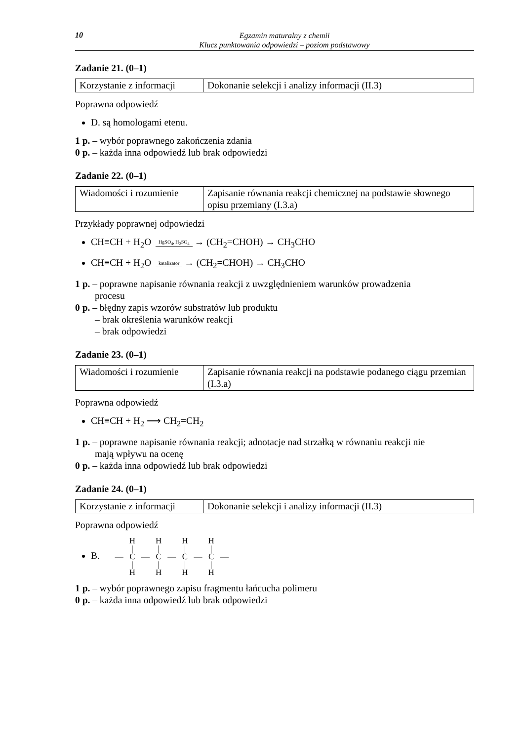10
Egzamin maturalny z chemii
Klucz punktowania odpowiedzi – poziom podstawowy
Zadanie 21. (0–1)
| Korzystanie z informacji | Dokonanie selekcji i analizy informacji (II.3) |
Poprawna odpowiedź
D. są homologami etenu.
1 p. – wybór poprawnego zakończenia zdania
0 p. – każda inna odpowiedź lub brak odpowiedzi
Zadanie 22. (0–1)
| Wiadomości i rozumienie | Zapisanie równania reakcji chemicznej na podstawie słownego opisu przemiany (I.3.a) |
Przykłady poprawnej odpowiedzi
CH≡CH + H<sub>2</sub>O HgSO<sub>4</sub>, H<sub>2</sub>SO<sub>4</sub> → (CH<sub>2</sub>=CHOH) → CH<sub>3</sub>CHO
CH≡CH + H<sub>2</sub>O katalizator → (CH<sub>2</sub>=CHOH) → CH<sub>3</sub>CHO
1 p. – poprawne napisanie równania reakcji z uwzględnieniem warunków prowadzenia
procesu
0 p. – błędny zapis wzorów substratów lub produktu
– brak określenia warunków reakcji
– brak odpowiedzi
Zadanie 23. (0–1)
| Wiadomości i rozumienie | Zapisanie równania reakcji na podstawie podanego ciągu przemian (I.3.a) |
Poprawna odpowiedź
CH≡CH + H<sub>2</sub> ⟶ CH<sub>2</sub>=CH<sub>2</sub>
1 p. – poprawne napisanie równania reakcji; adnotacje nad strzałką w równaniu reakcji nie
mają wpływu na ocenę
0 p. – każda inna odpowiedź lub brak odpowiedzi
Zadanie 24. (0–1)
| Korzystanie z informacji | Dokonanie selekcji i analizy informacji (II.3) |
Poprawna odpowiedź
B.
| | H | | H | | H | | H | |
| | / | | / | | / | | / | |
| — | C | — | C | — | C | — | C | — |
| | / | | / | | / | | / | |
| | H | | H | | H | | H | |
1 p. – wybór poprawnego zapisu fragmentu łańcucha polimeru
0 p. – każda inna odpowiedź lub brak odpowiedzi